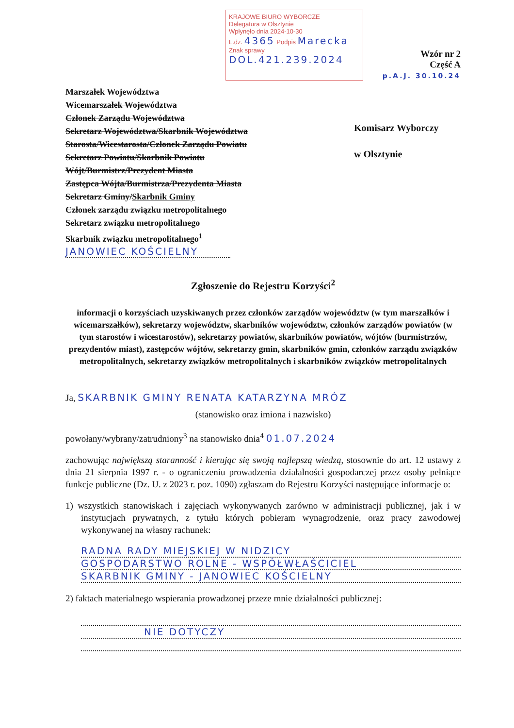KRAJOWE BIURO WYBORCZE
Delegatura w Olsztynie
Wpłynęło dnia 2024-10-30
L.dz. 4365 Podpis Marecka
Znak sprawy DOL.421.239.2024
Wzór nr 2
Część A
p.A.J. 30.10.24
Marszałek Województwa
Wicemarszałek Województwa
Członek Zarządu Województwa
Sekretarz Województwa/Skarbnik Województwa
Starosta/Wicestarosta/Członek Zarządu Powiatu
Sekretarz Powiatu/Skarbnik Powiatu
Wójt/Burmistrz/Prezydent Miasta
Zastępca Wójta/Burmistrza/Prezydenta Miasta
Sekretarz Gminy/Skarbnik Gminy
Członek zarządu związku metropolitalnego
Sekretarz związku metropolitalnego
Skarbnik związku metropolitalnego<sup>1</sup>
JANOWIEC KOŚCIELNY
Komisarz Wyborczy
w Olsztynie
Zgłoszenie do Rejestru Korzyści<sup>2</sup>
informacji o korzyściach uzyskiwanych przez członków zarządów województw (w tym marszałków i wicemarszałków), sekretarzy województw, skarbników województw, członków zarządów powiatów (w tym starostów i wicestarostów), sekretarzy powiatów, skarbników powiatów, wójtów (burmistrzów, prezydentów miast), zastępców wójtów, sekretarzy gmin, skarbników gmin, członków zarządu związków metropolitalnych, sekretarzy związków metropolitalnych i skarbników związków metropolitalnych
Ja, SKARBNIK GMINY RENATA KATARZYNA MRÓZ
(stanowisko oraz imiona i nazwisko)
powołany/wybrany/zatrudniony<sup>3</sup> na stanowisko dnia<sup>4</sup> 01.07.2024
zachowując największą staranność i kierując się swoją najlepszą wiedzą, stosownie do art. 12 ustawy z dnia 21 sierpnia 1997 r. - o ograniczeniu prowadzenia działalności gospodarczej przez osoby pełniące funkcje publiczne (Dz. U. z 2023 r. poz. 1090) zgłaszam do Rejestru Korzyści następujące informacje o:
1) wszystkich stanowiskach i zajęciach wykonywanych zarówno w administracji publicznej, jak i w instytucjach prywatnych, z tytułu których pobieram wynagrodzenie, oraz pracy zawodowej wykonywanej na własny rachunek:
RADNA RADY MIEJSKIEJ W NIDZICY
GOSPODARSTWO ROLNE - WSPÓŁWŁAŚCICIEL
SKARBNIK GMINY - JANOWIEC KOŚCIELNY
2) faktach materialnego wspierania prowadzonej przeze mnie działalności publicznej:
NIE DOTYCZY